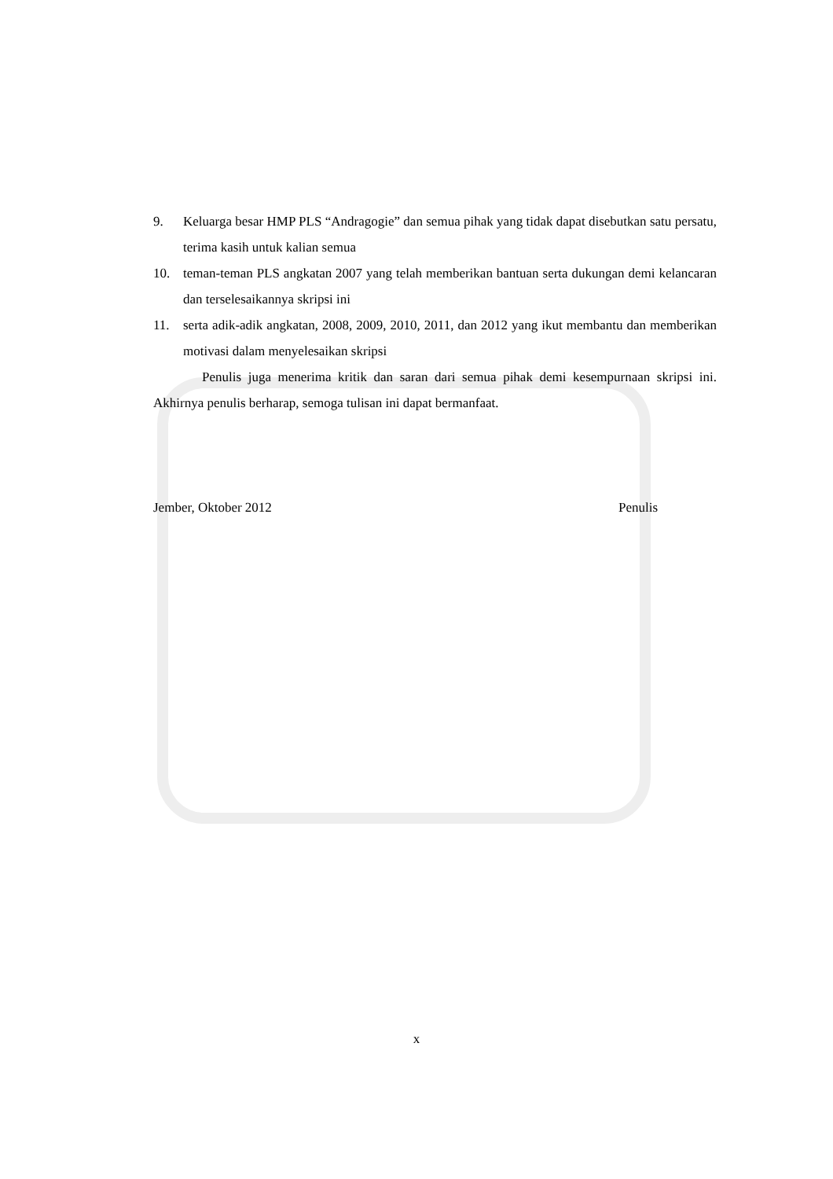9. Keluarga besar HMP PLS “Andragogie” dan semua pihak yang tidak dapat disebutkan satu persatu, terima kasih untuk kalian semua
10. teman-teman PLS angkatan 2007 yang telah memberikan bantuan serta dukungan demi kelancaran dan terselesaikannya skripsi ini
11. serta adik-adik angkatan, 2008, 2009, 2010, 2011, dan 2012 yang ikut membantu dan memberikan motivasi dalam menyelesaikan skripsi
Penulis juga menerima kritik dan saran dari semua pihak demi kesempurnaan skripsi ini. Akhirnya penulis berharap, semoga tulisan ini dapat bermanfaat.
Jember, Oktober 2012 Penulis
x